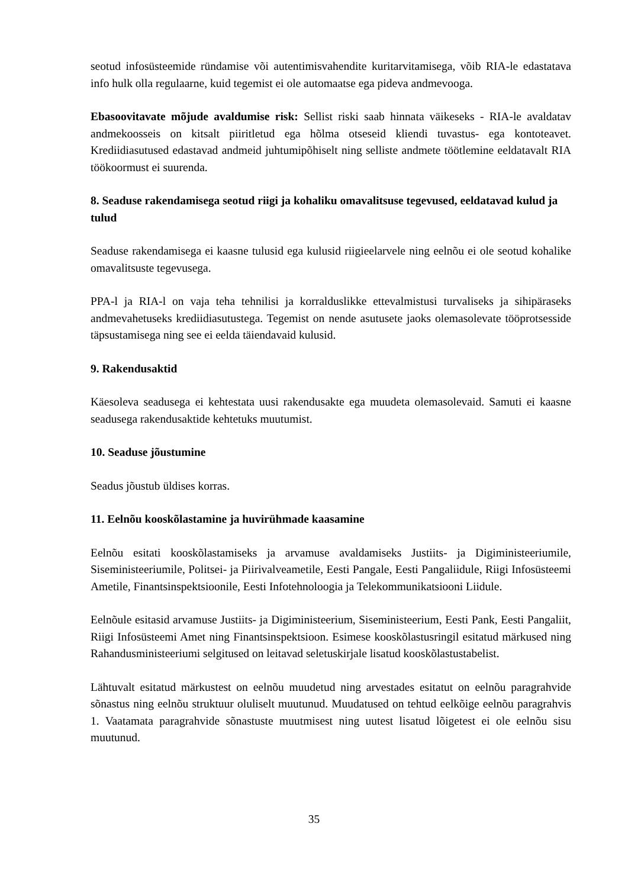seotud infosüsteemide ründamise või autentimisvahendite kuritarvitamisega, võib RIA-le edastatava info hulk olla regulaarne, kuid tegemist ei ole automaatse ega pideva andmevooga.
Ebasoovitavate mõjude avaldumise risk: Sellist riski saab hinnata väikeseks - RIA-le avaldatav andmekoosseis on kitsalt piiritletud ega hõlma otseseid kliendi tuvastus- ega kontoteavet. Krediidiasutused edastavad andmeid juhtumipõhiselt ning selliste andmete töötlemine eeldatavalt RIA töökoormust ei suurenda.
8. Seaduse rakendamisega seotud riigi ja kohaliku omavalitsuse tegevused, eeldatavad kulud ja tulud
Seaduse rakendamisega ei kaasne tulusid ega kulusid riigieelarvele ning eelnõu ei ole seotud kohalike omavalitsuste tegevusega.
PPA-l ja RIA-l on vaja teha tehnilisi ja korralduslikke ettevalmistusi turvaliseks ja sihipäraseks andmevahetuseks krediidiasutustega. Tegemist on nende asutusete jaoks olemasolevate tööprotsesside täpsustamisega ning see ei eelda täiendavaid kulusid.
9. Rakendusaktid
Käesoleva seadusega ei kehtestata uusi rakendusakte ega muudeta olemasolevaid. Samuti ei kaasne seadusega rakendusaktide kehtetuks muutumist.
10. Seaduse jõustumine
Seadus jõustub üldises korras.
11. Eelnõu kooskõlastamine ja huvirühmade kaasamine
Eelnõu esitati kooskõlastamiseks ja arvamuse avaldamiseks Justiits- ja Digiministeeriumile, Siseministeeriumile, Politsei- ja Piirivalveametile, Eesti Pangale, Eesti Pangaliidule, Riigi Infosüsteemi Ametile, Finantsinspektsioonile, Eesti Infotehnoloogia ja Telekommunikatsiooni Liidule.
Eelnõule esitasid arvamuse Justiits- ja Digiministeerium, Siseministeerium, Eesti Pank, Eesti Pangaliit, Riigi Infosüsteemi Amet ning Finantsinspektsioon. Esimese kooskõlastusringil esitatud märkused ning Rahandusministeeriumi selgitused on leitavad seletuskirjale lisatud kooskõlastustabelist.
Lähtuvalt esitatud märkustest on eelnõu muudetud ning arvestades esitatut on eelnõu paragrahvide sõnastus ning eelnõu struktuur oluliselt muutunud. Muudatused on tehtud eelkõige eelnõu paragrahvis 1. Vaatamata paragrahvide sõnastuste muutmisest ning uutest lisatud lõigetest ei ole eelnõu sisu muutunud.
35